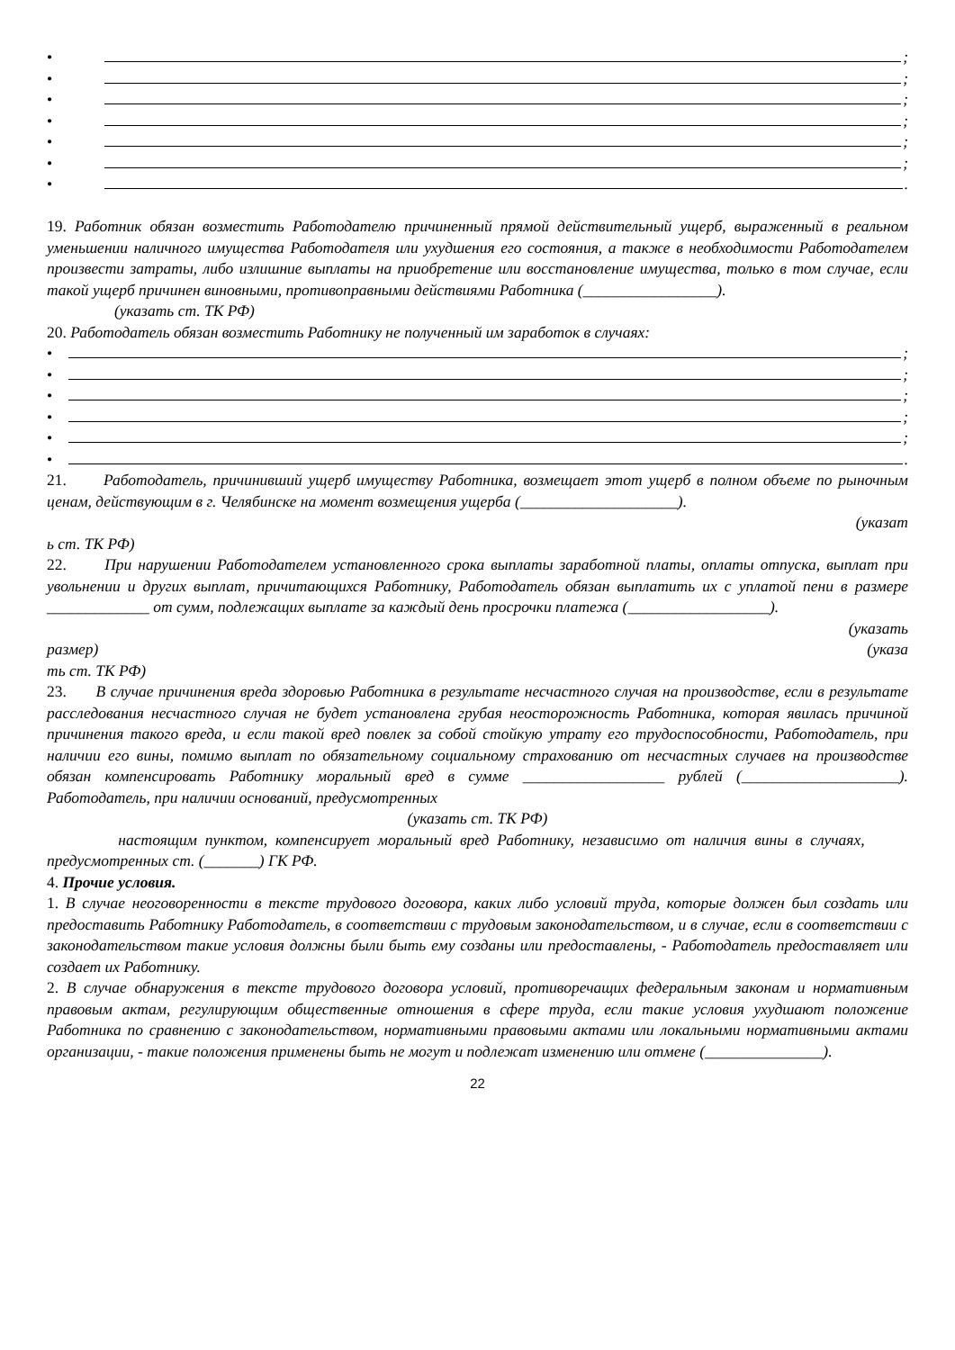• ;
• ;
• ;
• ;
• ;
• ;
• .
19. Работник обязан возместить Работодателю причиненный прямой действительный ущерб, выраженный в реальном уменьшении наличного имущества Работодателя или ухудшения его состояния, а также в необходимости Работодателем произвести затраты, либо излишние выплаты на приобретение или восстановление имущества, только в том случае, если такой ущерб причинен виновными, противоправными действиями Работника (_________________).
(указать ст. ТК РФ)
20. Работодатель обязан возместить Работнику не полученный им заработок в случаях:
• ;
• ;
• ;
• ;
• ;
• .
21. Работодатель, причинивший ущерб имуществу Работника, возмещает этот ущерб в полном объеме по рыночным ценам, действующим в г. Челябинске на момент возмещения ущерба (____________________).
(указат
ь ст. ТК РФ)
22. При нарушении Работодателем установленного срока выплаты заработной платы, оплаты отпуска, выплат при увольнении и других выплат, причитающихся Работнику, Работодатель обязан выплатить их с уплатой пени в размере _____________ от сумм, подлежащих выплате за каждый день просрочки платежа (__________________).
(указать
размер) (указа
ть ст. ТК РФ)
23. В случае причинения вреда здоровью Работника в результате несчастного случая на производстве, если в результате расследования несчастного случая не будет установлена грубая неосторожность Работника, которая явилась причиной причинения такого вреда, и если такой вред повлек за собой стойкую утрату его трудоспособности, Работодатель, при наличии его вины, помимо выплат по обязательному социальному страхованию от несчастных случаев на производстве обязан компенсировать Работнику моральный вред в сумме __________________ рублей (____________________). Работодатель, при наличии оснований, предусмотренных
(указать ст. ТК РФ)
настоящим пунктом, компенсирует моральный вред Работнику, независимо от наличия вины в случаях, предусмотренных ст. (_______) ГК РФ.
4. Прочие условия.
1. В случае неоговоренности в тексте трудового договора, каких либо условий труда, которые должен был создать или предоставить Работнику Работодатель, в соответствии с трудовым законодательством, и в случае, если в соответствии с законодательством такие условия должны были быть ему созданы или предоставлены, - Работодатель предоставляет или создает их Работнику.
2. В случае обнаружения в тексте трудового договора условий, противоречащих федеральным законам и нормативным правовым актам, регулирующим общественные отношения в сфере труда, если такие условия ухудшают положение Работника по сравнению с законодательством, нормативными правовыми актами или локальными нормативными актами организации, - такие положения применены быть не могут и подлежат изменению или отмене (_______________).
22